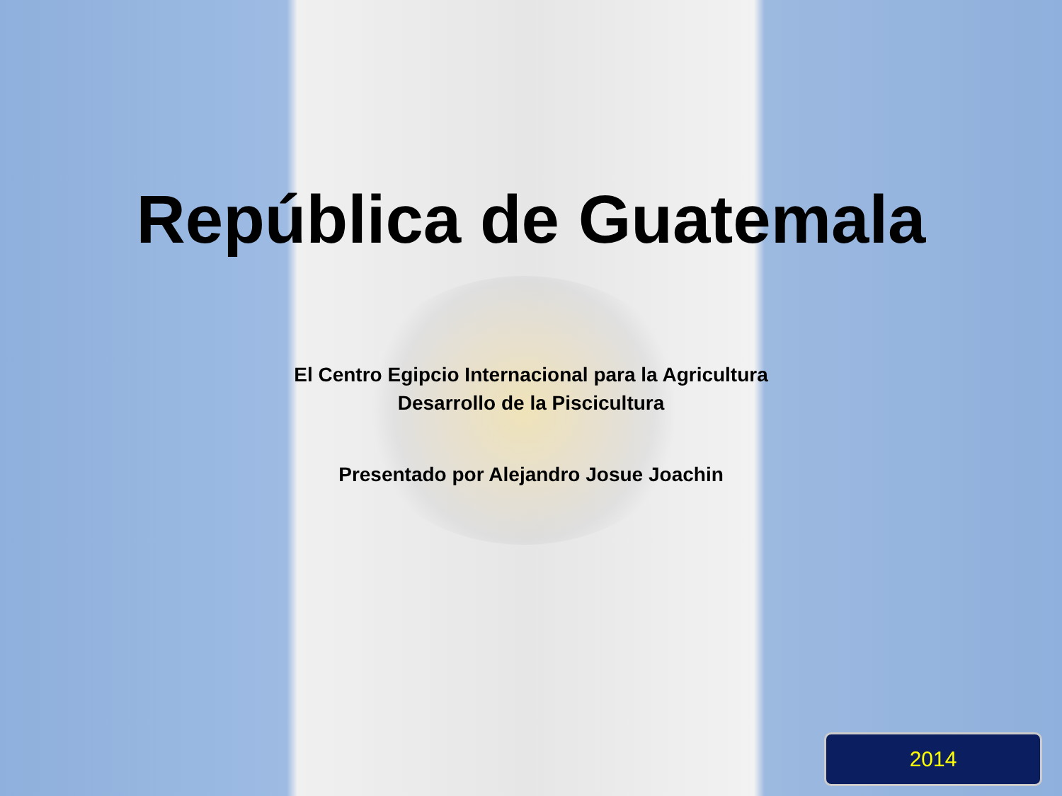República de Guatemala
El Centro Egipcio Internacional para la Agricultura
Desarrollo de la Piscicultura
Presentado por Alejandro Josue Joachin
2014